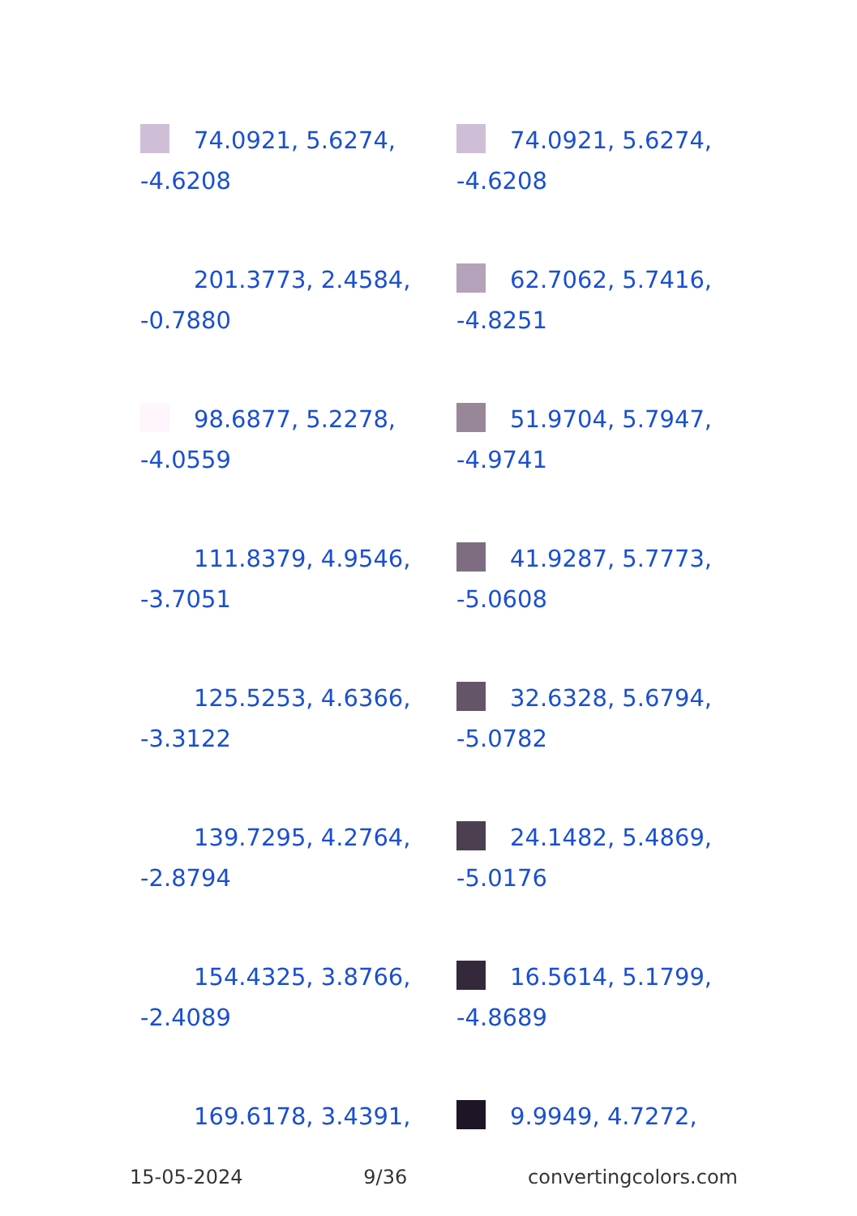74.0921, 5.6274,
-4.6208
74.0921, 5.6274,
-4.6208
201.3773, 2.4584,
-0.7880
62.7062, 5.7416,
-4.8251
98.6877, 5.2278,
-4.0559
51.9704, 5.7947,
-4.9741
111.8379, 4.9546,
-3.7051
41.9287, 5.7773,
-5.0608
125.5253, 4.6366,
-3.3122
32.6328, 5.6794,
-5.0782
139.7295, 4.2764,
-2.8794
24.1482, 5.4869,
-5.0176
154.4325, 3.8766,
-2.4089
16.5614, 5.1799,
-4.8689
169.6178, 3.4391,
9.9949, 4.7272,
15-05-2024 9/36 convertingcolors.com